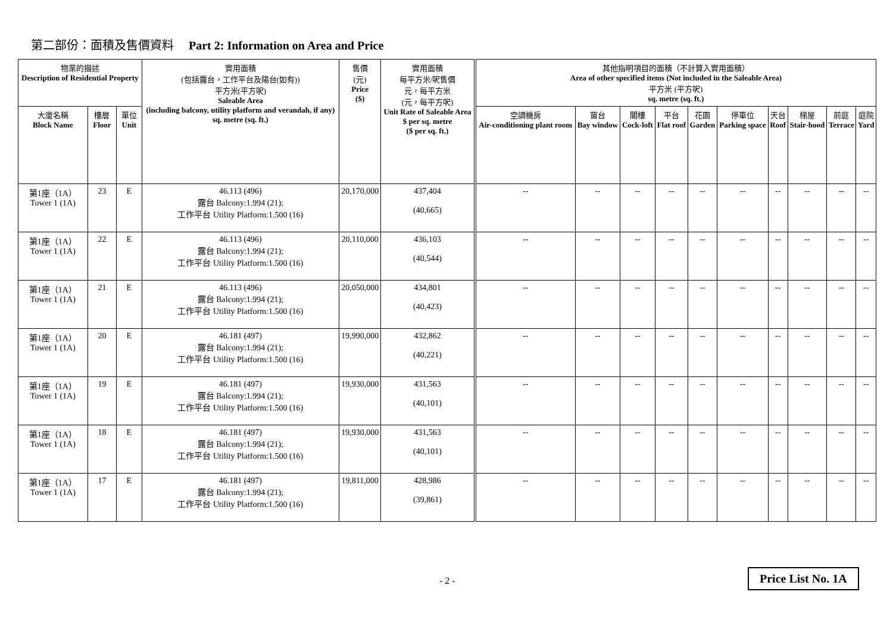第二部份：面積及售價資料 Part 2: Information on Area and Price
| 物業的描述 Description of Residential Property | | | 實用面積 (包括露台，工作平台及陽台(如有)) 平方米(平方呎) Saleable Area (including balcony, utility platform and verandah, if any) sq. metre (sq. ft.) | 售價 (元) Price ($) | 實用面積 每平方米/呎售價 元，每平方米 (元，每平方呎) Unit Rate of Saleable Area $ per sq. metre ($ per sq. ft.) | 其他指明項目的面積（不計算入實用面積） Area of other specified items (Not included in the Saleable Area) 平方米 (平方呎) sq. metre (sq. ft.) | | | | | | | | | |
| --- | --- | --- | --- | --- | --- | --- | --- | --- | --- | --- | --- | --- | --- | --- | --- |
| 大廈名稱 Block Name | 樓層 Floor | 單位 Unit | | | | 空調機房 Air-conditioning plant room | 窗台 Bay window | 閣樓 Cock-loft | 平台 Flat roof | 花園 Garden | 停車位 Parking space | 天台 Roof | 梯屋 Stair-hood | 前庭 Terrace | 庭院 Yard |
| 第1座（1A） Tower 1 (1A) | 23 | E | 46.113 (496) 露台 Balcony:1.994 (21); 工作平台 Utility Platform:1.500 (16) | 20,170,000 | 437,404 (40,665) | -- | -- | -- | -- | -- | -- | -- | -- | -- | -- |
| 第1座（1A） Tower 1 (1A) | 22 | E | 46.113 (496) 露台 Balcony:1.994 (21); 工作平台 Utility Platform:1.500 (16) | 20,110,000 | 436,103 (40,544) | -- | -- | -- | -- | -- | -- | -- | -- | -- | -- |
| 第1座（1A） Tower 1 (1A) | 21 | E | 46.113 (496) 露台 Balcony:1.994 (21); 工作平台 Utility Platform:1.500 (16) | 20,050,000 | 434,801 (40,423) | -- | -- | -- | -- | -- | -- | -- | -- | -- | -- |
| 第1座（1A） Tower 1 (1A) | 20 | E | 46.181 (497) 露台 Balcony:1.994 (21); 工作平台 Utility Platform:1.500 (16) | 19,990,000 | 432,862 (40,221) | -- | -- | -- | -- | -- | -- | -- | -- | -- | -- |
| 第1座（1A） Tower 1 (1A) | 19 | E | 46.181 (497) 露台 Balcony:1.994 (21); 工作平台 Utility Platform:1.500 (16) | 19,930,000 | 431,563 (40,101) | -- | -- | -- | -- | -- | -- | -- | -- | -- | -- |
| 第1座（1A） Tower 1 (1A) | 18 | E | 46.181 (497) 露台 Balcony:1.994 (21); 工作平台 Utility Platform:1.500 (16) | 19,930,000 | 431,563 (40,101) | -- | -- | -- | -- | -- | -- | -- | -- | -- | -- |
| 第1座（1A） Tower 1 (1A) | 17 | E | 46.181 (497) 露台 Balcony:1.994 (21); 工作平台 Utility Platform:1.500 (16) | 19,811,000 | 428,986 (39,861) | -- | -- | -- | -- | -- | -- | -- | -- | -- | -- |
- 2 - Price List No. 1A